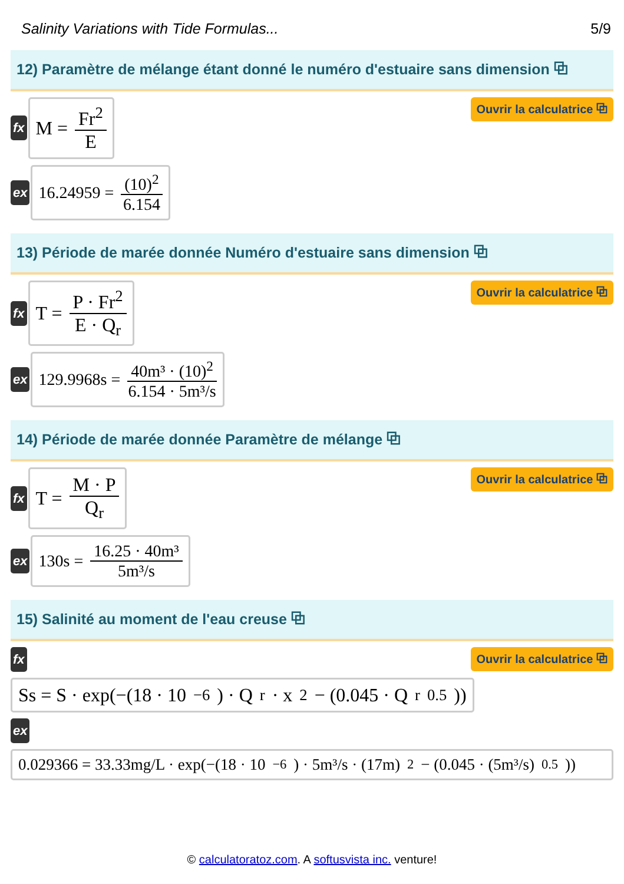Salinity Variations with Tide Formulas... 5/9
12) Paramètre de mélange étant donné le numéro d'estuaire sans dimension ⧉
fx
M = Fr<sup>2</sup> E
Ouvrir la calculatrice ⧉
ex
16.24959 = (10)<sup>2</sup> 6.154
13) Période de marée donnée Numéro d'estuaire sans dimension ⧉
fx
T = P · Fr<sup>2</sup> E · Q<sub>r</sub>
Ouvrir la calculatrice ⧉
ex
129.9968s = 40m³ · (10)<sup>2</sup> 6.154 · 5m³/s
14) Période de marée donnée Paramètre de mélange ⧉
fx
T = M · P Q<sub>r</sub>
Ouvrir la calculatrice ⧉
ex
130s = 16.25 · 40m³ 5m³/s
15) Salinité au moment de l'eau creuse ⧉
fx Ouvrir la calculatrice ⧉
Ss = S · exp(−(18 · 10<sup>−6</sup>) · Q<sub>r</sub> · x<sup>2</sup> − (0.045 · Q<sub>r</sub><sup>0.5</sup>))
ex
0.029366 = 33.33mg/L · exp(−(18 · 10<sup>−6</sup>) · 5m³/s · (17m)<sup>2</sup> − (0.045 · (5m³/s)<sup>0.5</sup>))
© calculatoratoz.com. A softusvista inc. venture!